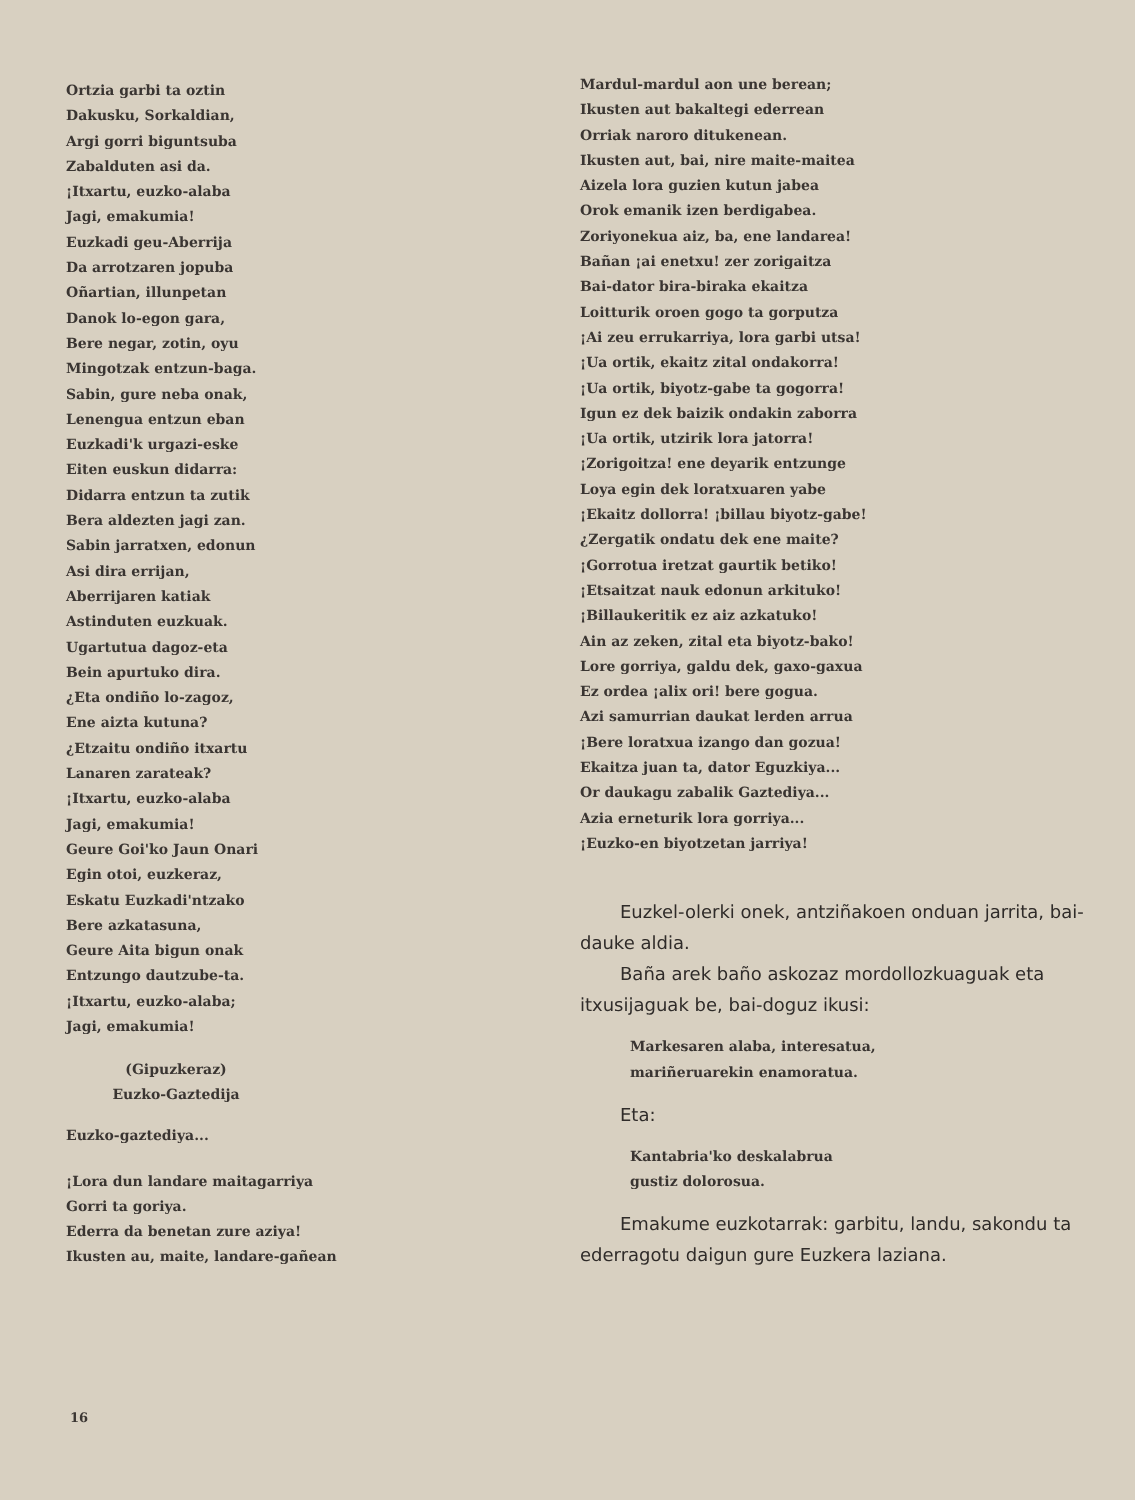Ortzia garbi ta oztin
Dakusku, Sorkaldian,
Argi gorri biguntsuba
Zabalduten asi da.
¡Itxartu, euzko-alaba
Jagi, emakumia!
Euzkadi geu-Aberrija
Da arrotzaren jopuba
Oñartian, illunpetan
Danok lo-egon gara,
Bere negar, zotin, oyu
Mingotzak entzun-baga.
Sabin, gure neba onak,
Lenengua entzun eban
Euzkadi'k urgazi-eske
Eiten euskun didarra:
Didarra entzun ta zutik
Bera aldezten jagi zan.
Sabin jarratxen, edonun
Asi dira errijan,
Aberrijaren katiak
Astinduten euzkuak.
Ugartutua dagoz-eta
Bein apurtuko dira.
¿Eta ondiño lo-zagoz,
Ene aizta kutuna?
¿Etzaitu ondiño itxartu
Lanaren zarateak?
¡Itxartu, euzko-alaba
Jagi, emakumia!
Geure Goi'ko Jaun Onari
Egin otoi, euzkeraz,
Eskatu Euzkadi'ntzako
Bere azkatasuna,
Geure Aita bigun onak
Entzungo dautzube-ta.
¡Itxartu, euzko-alaba;
Jagi, emakumia!
(Gipuzkeraz)
Euzko-Gaztedija
Euzko-gaztediya...
¡Lora dun landare maitagarriya
Gorri ta goriya.
Ederra da benetan zure aziya!
Ikusten au, maite, landare-gañean
Mardul-mardul aon une berean;
Ikusten aut bakaltegi ederrean
Orriak naroro ditukenean.
Ikusten aut, bai, nire maite-maitea
Aizela lora guzien kutun jabea
Orok emanik izen berdigabea.
Zoriyonekua aiz, ba, ene landarea!
Bañan ¡ai enetxu! zer zorigaitza
Bai-dator bira-biraka ekaitza
Loitturik oroen gogo ta gorputza
¡Ai zeu errukarriya, lora garbi utsa!
¡Ua ortik, ekaitz zital ondakorra!
¡Ua ortik, biyotz-gabe ta gogorra!
Igun ez dek baizik ondakin zaborra
¡Ua ortik, utzirik lora jatorra!
¡Zorigoitza! ene deyarik entzunge
Loya egin dek loratxuaren yabe
¡Ekaitz dollorra! ¡billau biyotz-gabe!
¿Zergatik ondatu dek ene maite?
¡Gorrotua iretzat gaurtik betiko!
¡Etsaitzat nauk edonun arkituko!
¡Billaukeritik ez aiz azkatuko!
Ain az zeken, zital eta biyotz-bako!
Lore gorriya, galdu dek, gaxo-gaxua
Ez ordea ¡alix ori! bere gogua.
Azi samurrian daukat lerden arrua
¡Bere loratxua izango dan gozua!
Ekaitza juan ta, dator Eguzkiya...
Or daukagu zabalik Gaztediya...
Azia erneturik lora gorriya...
¡Euzko-en biyotzetan jarriya!
Euzkel-olerki onek, antziñakoen onduan jarrita, bai-dauke aldia.
Baña arek baño askozaz mordollozkuaguak eta itxusijaguak be, bai-doguz ikusi:
Markesaren alaba, interesatua,
mariñeruarekin enamoratua.
Eta:
Kantabria'ko deskalabrua
gustiz dolorosua.
Emakume euzkotarrak: garbitu, landu, sakondu ta ederragotu daigun gure Euzkera laziana.
16